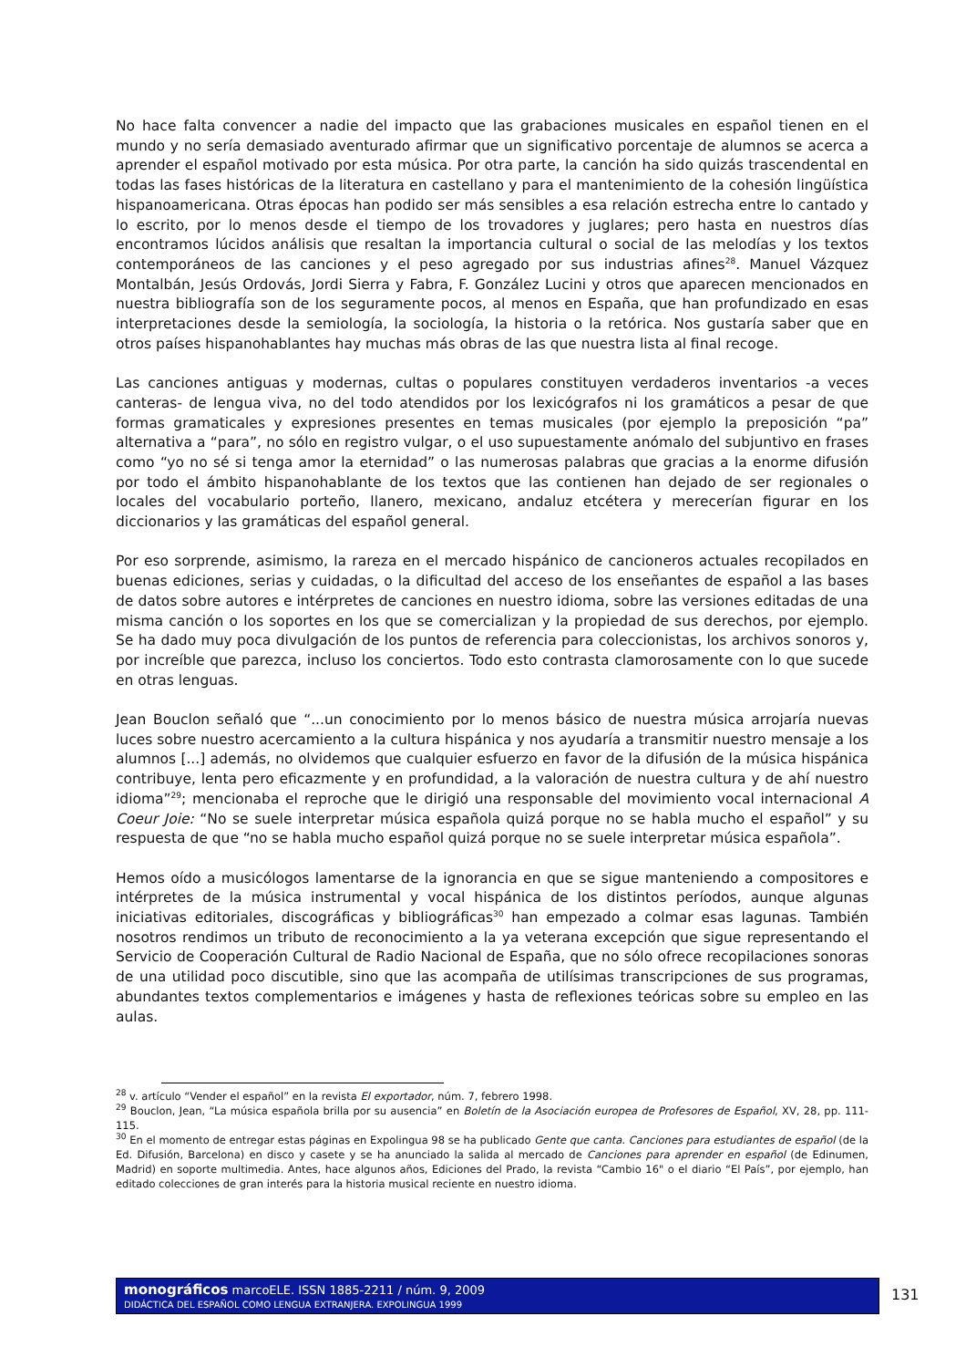No hace falta convencer a nadie del impacto que las grabaciones musicales en español tienen en el mundo y no sería demasiado aventurado afirmar que un significativo porcentaje de alumnos se acerca a aprender el español motivado por esta música. Por otra parte, la canción ha sido quizás trascendental en todas las fases históricas de la literatura en castellano y para el mantenimiento de la cohesión lingüística hispanoamericana. Otras épocas han podido ser más sensibles a esa relación estrecha entre lo cantado y lo escrito, por lo menos desde el tiempo de los trovadores y juglares; pero hasta en nuestros días encontramos lúcidos análisis que resaltan la importancia cultural o social de las melodías y los textos contemporáneos de las canciones y el peso agregado por sus industrias afines<sup>28</sup>. Manuel Vázquez Montalbán, Jesús Ordovás, Jordi Sierra y Fabra, F. González Lucini y otros que aparecen mencionados en nuestra bibliografía son de los seguramente pocos, al menos en España, que han profundizado en esas interpretaciones desde la semiología, la sociología, la historia o la retórica. Nos gustaría saber que en otros países hispanohablantes hay muchas más obras de las que nuestra lista al final recoge.
Las canciones antiguas y modernas, cultas o populares constituyen verdaderos inventarios -a veces canteras- de lengua viva, no del todo atendidos por los lexicógrafos ni los gramáticos a pesar de que formas gramaticales y expresiones presentes en temas musicales (por ejemplo la preposición “pa” alternativa a “para”, no sólo en registro vulgar, o el uso supuestamente anómalo del subjuntivo en frases como “yo no sé si tenga amor la eternidad” o las numerosas palabras que gracias a la enorme difusión por todo el ámbito hispanohablante de los textos que las contienen han dejado de ser regionales o locales del vocabulario porteño, llanero, mexicano, andaluz etcétera y merecerían figurar en los diccionarios y las gramáticas del español general.
Por eso sorprende, asimismo, la rareza en el mercado hispánico de cancioneros actuales recopilados en buenas ediciones, serias y cuidadas, o la dificultad del acceso de los enseñantes de español a las bases de datos sobre autores e intérpretes de canciones en nuestro idioma, sobre las versiones editadas de una misma canción o los soportes en los que se comercializan y la propiedad de sus derechos, por ejemplo. Se ha dado muy poca divulgación de los puntos de referencia para coleccionistas, los archivos sonoros y, por increíble que parezca, incluso los conciertos. Todo esto contrasta clamorosamente con lo que sucede en otras lenguas.
Jean Bouclon señaló que “...un conocimiento por lo menos básico de nuestra música arrojaría nuevas luces sobre nuestro acercamiento a la cultura hispánica y nos ayudaría a transmitir nuestro mensaje a los alumnos [...] además, no olvidemos que cualquier esfuerzo en favor de la difusión de la música hispánica contribuye, lenta pero eficazmente y en profundidad, a la valoración de nuestra cultura y de ahí nuestro idioma”<sup>29</sup>; mencionaba el reproche que le dirigió una responsable del movimiento vocal internacional A Coeur Joie: “No se suele interpretar música española quizá porque no se habla mucho el español” y su respuesta de que “no se habla mucho español quizá porque no se suele interpretar música española”.
Hemos oído a musicólogos lamentarse de la ignorancia en que se sigue manteniendo a compositores e intérpretes de la música instrumental y vocal hispánica de los distintos períodos, aunque algunas iniciativas editoriales, discográficas y bibliográficas<sup>30</sup> han empezado a colmar esas lagunas. También nosotros rendimos un tributo de reconocimiento a la ya veterana excepción que sigue representando el Servicio de Cooperación Cultural de Radio Nacional de España, que no sólo ofrece recopilaciones sonoras de una utilidad poco discutible, sino que las acompaña de utilísimas transcripciones de sus programas, abundantes textos complementarios e imágenes y hasta de reflexiones teóricas sobre su empleo en las aulas.
<sup>28</sup> v. artículo “Vender el español” en la revista El exportador, núm. 7, febrero 1998.
<sup>29</sup> Bouclon, Jean, “La música española brilla por su ausencia” en Boletín de la Asociación europea de Profesores de Español, XV, 28, pp. 111-115.
<sup>30</sup> En el momento de entregar estas páginas en Expolingua 98 se ha publicado Gente que canta. Canciones para estudiantes de español (de la Ed. Difusión, Barcelona) en disco y casete y se ha anunciado la salida al mercado de Canciones para aprender en español (de Edinumen, Madrid) en soporte multimedia. Antes, hace algunos años, Ediciones del Prado, la revista “Cambio 16" o el diario “El País”, por ejemplo, han editado colecciones de gran interés para la historia musical reciente en nuestro idioma.
monográficos marcoELE. ISSN 1885-2211 / núm. 9, 2009
DIDÁCTICA DEL ESPAÑOL COMO LENGUA EXTRANJERA. EXPOLINGUA 1999
131